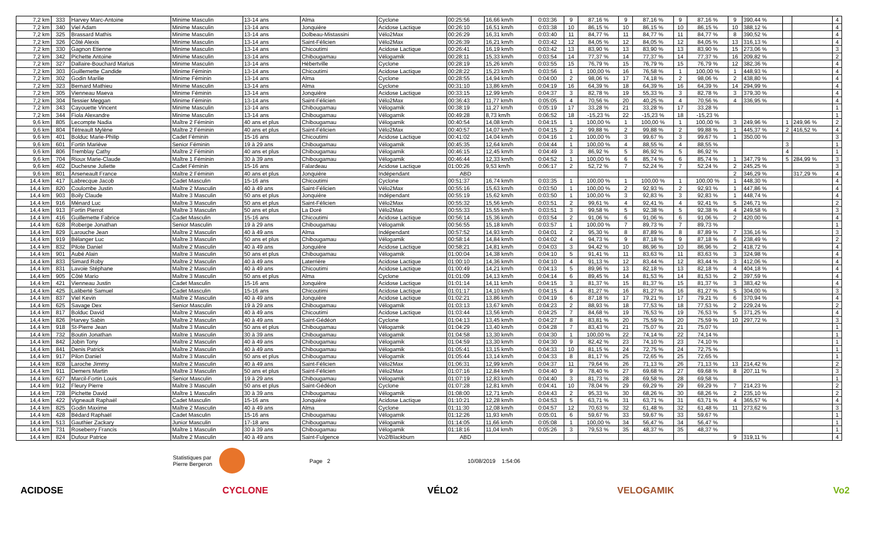| 7,2 km | 333 | Harvey Marc-Antoine | Minime Masculin | 13-14 ans | Alma | Cyclone | 00:25:56 | 16,66 km/h | 0:03:36 | 9 | 87,16 % | 9 | 87,16 % | 9 | 87,16 % | 9 | 390,44 % | | | 4 |
| 7,2 km | 340 | Viel Adam | Minime Masculin | 13-14 ans | Jonquière | Acidose Lactique | 00:26:10 | 16,51 km/h | 0:03:38 | 10 | 86,15 % | 10 | 86,15 % | 10 | 86,15 % | 10 | 388,12 % | | | 4 |
| 7,2 km | 325 | Brassard Mathis | Minime Masculin | 13-14 ans | Dolbeau-Mistassini | Vélo2Max | 00:26:29 | 16,31 km/h | 0:03:40 | 11 | 84,77 % | 11 | 84,77 % | 11 | 84,77 % | 8 | 390,52 % | | | 4 |
| 7,2 km | 326 | Côté Alexis | Minime Masculin | 13-14 ans | Saint-Félicien | Vélo2Max | 00:26:39 | 16,21 km/h | 0:03:42 | 12 | 84,05 % | 12 | 84,05 % | 12 | 84,05 % | 13 | 316,13 % | | | 4 |
| 7,2 km | 330 | Gagnon Etienne | Minime Masculin | 13-14 ans | Chicoutimi | Acidose Lactique | 00:26:41 | 16,19 km/h | 0:03:42 | 13 | 83,90 % | 13 | 83,90 % | 13 | 83,90 % | 15 | 273,06 % | | | 3 |
| 7,2 km | 342 | Pichette Antoine | Minime Masculin | 13-14 ans | Chibougamau | Vélogamik | 00:28:11 | 15,33 km/h | 0:03:54 | 14 | 77,37 % | 14 | 77,37 % | 14 | 77,37 % | 16 | 209,82 % | | | 2 |
| 7,2 km | 327 | Dallaire-Bouchard Marius | Minime Masculin | 13-14 ans | Hébertville | Cyclone | 00:28:19 | 15,26 km/h | 0:03:55 | 15 | 76,79 % | 15 | 76,79 % | 15 | 76,79 % | 12 | 382,36 % | | | 4 |
| 7,2 km | 303 | Guillemette Candide | Minime Féminin | 13-14 ans | Chicoutimi | Acidose Lactique | 00:28:22 | 15,23 km/h | 0:03:56 | 1 | 100,00 % | 16 | 76,58 % | 1 | 100,00 % | 1 | 448,93 % | | | 4 |
| 7,2 km | 302 | Godin Marilie | Minime Féminin | 13-14 ans | Alma | Cyclone | 00:28:55 | 14,94 km/h | 0:04:00 | 2 | 98,06 % | 17 | 74,18 % | 2 | 98,06 % | 2 | 438,80 % | | | 4 |
| 7,2 km | 323 | Bernard Mathieu | Minime Masculin | 13-14 ans | Alma | Cyclone | 00:31:10 | 13,86 km/h | 0:04:19 | 16 | 64,39 % | 18 | 64,39 % | 16 | 64,39 % | 14 | 294,99 % | | | 4 |
| 7,2 km | 305 | Vienneau Maeva | Minime Féminin | 13-14 ans | Jonquière | Acidose Lactique | 00:33:15 | 12,99 km/h | 0:04:37 | 3 | 82,78 % | 19 | 55,33 % | 3 | 82,78 % | 3 | 379,30 % | | | 4 |
| 7,2 km | 304 | Tessier Meggan | Minime Féminin | 13-14 ans | Saint-Félicien | Vélo2Max | 00:36:43 | 11,77 km/h | 0:05:05 | 4 | 70,56 % | 20 | 40,25 % | 4 | 70,56 % | 4 | 336,95 % | | | 4 |
| 7,2 km | 343 | Cayouette Vincent | Minime Masculin | 13-14 ans | Chibougamau | Vélogamik | 00:38:19 | 11,27 km/h | 0:05:19 | 17 | 33,28 % | 21 | 33,28 % | 17 | 33,28 % | | | | | 1 |
| 7,2 km | 344 | Fiola Alexandre | Minime Masculin | 13-14 ans | Chibougamau | Vélogamik | 00:49:28 | 8,73 km/h | 0:06:52 | 18 | -15,23 % | 22 | -15,23 % | 18 | -15,23 % | | | | | 1 |
| 9,6 km | 805 | Lecompte Nadia | Maître 2 Féminin | 40 ans et plus | Chibougamau | Vélogamik | 00:40:54 | 14,08 km/h | 0:04:15 | 1 | 100,00 % | 1 | 100,00 % | 1 | 100,00 % | 3 | 249,96 % | 1 | 249,96 % | 2 |
| 9,6 km | 804 | Tétreault Mylène | Maître 2 Féminin | 40 ans et plus | Saint-Félicien | Vélo2Max | 00:40:57 | 14,07 km/h | 0:04:15 | 2 | 99,88 % | 2 | 99,88 % | 2 | 99,88 % | 1 | 445,37 % | 2 | 416,52 % | 4 |
| 9,6 km | 401 | Bolduc Marie-Philip | Cadet Féminin | 15-16 ans | Chicoutimi | Acidose Lactique | 00:41:02 | 14,04 km/h | 0:04:16 | 1 | 100,00 % | 3 | 99,67 % | 3 | 99,67 % | 1 | 350,00 % | | | 3 |
| 9,6 km | 601 | Fortin Mariève | Senior Féminin | 19 à 29 ans | Chibougamau | Vélogamik | 00:45:35 | 12,64 km/h | 0:04:44 | 1 | 100,00 % | 4 | 88,55 % | 4 | 88,55 % | | | 3 | | 1 |
| 9,6 km | 806 | Tremblay Cathy | Maître 2 Féminin | 40 ans et plus | Chibougamau | Vélogamik | 00:46:15 | 12,45 km/h | 0:04:49 | 3 | 86,92 % | 5 | 86,92 % | 5 | 86,92 % | | | 4 | | 1 |
| 9,6 km | 704 | Rioux Marie-Claude | Maître 1 Féminin | 30 à 39 ans | Chibougamau | Vélogamik | 00:46:44 | 12,33 km/h | 0:04:52 | 1 | 100,00 % | 6 | 85,74 % | 6 | 85,74 % | 1 | 347,79 % | 5 | 284,99 % | 3 |
| 9,6 km | 402 | Duchesne Juliette | Cadet Féminin | 15-16 ans | Falardeau | Acidose Lactique | 01:00:26 | 9,53 km/h | 0:06:17 | 2 | 52,72 % | 7 | 52,24 % | 7 | 52,24 % | 2 | 245,25 % | | | 3 |
| 9,6 km | 801 | Arseneault France | Maître 2 Féminin | 40 ans et plus | Jonquière | Indépendant | ABD | | | | | | | | | 2 | 346,29 % | | 317,29 % | 4 |
| 14,4 km | 417 | Labrecque Jacob | Cadet Masculin | 15-16 ans | Chicoutimi | Cyclone | 00:51:37 | 16,74 km/h | 0:03:35 | 1 | 100,00 % | 1 | 100,00 % | 1 | 100,00 % | 1 | 448,30 % | | | 4 |
| 14,4 km | 820 | Coulombe Justin | Maître 2 Masculin | 40 à 49 ans | Saint-Félicien | Vélo2Max | 00:55:16 | 15,63 km/h | 0:03:50 | 1 | 100,00 % | 2 | 92,93 % | 2 | 92,93 % | 1 | 447,86 % | | | 4 |
| 14,4 km | 903 | Boily Claude | Maître 3 Masculin | 50 ans et plus | Jonquière | Indépendant | 00:55:19 | 15,62 km/h | 0:03:50 | 1 | 100,00 % | 3 | 92,83 % | 3 | 92,83 % | 1 | 448,74 % | | | 4 |
| 14,4 km | 916 | Ménard Luc | Maître 3 Masculin | 50 ans et plus | Saint-Félicien | Vélo2Max | 00:55:32 | 15,56 km/h | 0:03:51 | 2 | 99,61 % | 4 | 92,41 % | 4 | 92,41 % | 5 | 246,71 % | | | 2 |
| 14,4 km | 913 | Fortin Pierrot | Maître 3 Masculin | 50 ans et plus | La Doré | Vélo2Max | 00:55:33 | 15,55 km/h | 0:03:51 | 3 | 99,58 % | 5 | 92,38 % | 5 | 92,38 % | 4 | 249,58 % | | | 3 |
| 14,4 km | 416 | Guillemette Fabrice | Cadet Masculin | 15-16 ans | Chicoutimi | Acidose Lactique | 00:56:14 | 15,36 km/h | 0:03:54 | 2 | 91,06 % | 6 | 91,06 % | 6 | 91,06 % | 2 | 420,00 % | | | 4 |
| 14,4 km | 628 | Roberge Jonathan | Senior Masculin | 19 à 29 ans | Chibougamau | Vélogamik | 00:56:55 | 15,18 km/h | 0:03:57 | 1 | 100,00 % | 7 | 89,73 % | 7 | 89,73 % | | | | | 1 |
| 14,4 km | 829 | Larouche Jean | Maître 2 Masculin | 40 à 49 ans | Alma | Indépendant | 00:57:52 | 14,93 km/h | 0:04:01 | 2 | 95,30 % | 8 | 87,89 % | 8 | 87,89 % | 7 | 336,16 % | | | 3 |
| 14,4 km | 919 | Bélanger Luc | Maître 3 Masculin | 50 ans et plus | Chibougamau | Vélogamik | 00:58:14 | 14,84 km/h | 0:04:02 | 4 | 94,73 % | 9 | 87,18 % | 9 | 87,18 % | 6 | 238,49 % | | | 2 |
| 14,4 km | 832 | Pilote Daniel | Maître 2 Masculin | 40 à 49 ans | Jonquière | Acidose Lactique | 00:58:21 | 14,81 km/h | 0:04:03 | 3 | 94,42 % | 10 | 86,96 % | 10 | 86,96 % | 2 | 418,72 % | | | 4 |
| 14,4 km | 901 | Aubé Alain | Maître 3 Masculin | 50 ans et plus | Chibougamau | Vélogamik | 01:00:04 | 14,38 km/h | 0:04:10 | 5 | 91,41 % | 11 | 83,63 % | 11 | 83,63 % | 3 | 324,98 % | | | 4 |
| 14,4 km | 833 | Simard Roby | Maître 2 Masculin | 40 à 49 ans | Laterrière | Acidose Lactique | 01:00:10 | 14,36 km/h | 0:04:10 | 4 | 91,13 % | 12 | 83,44 % | 12 | 83,44 % | 3 | 412,06 % | | | 4 |
| 14,4 km | 831 | Lavoie Stéphane | Maître 2 Masculin | 40 à 49 ans | Chicoutimi | Acidose Lactique | 01:00:49 | 14,21 km/h | 0:04:13 | 5 | 89,96 % | 13 | 82,18 % | 13 | 82,18 % | 4 | 404,18 % | | | 4 |
| 14,4 km | 905 | Côté Mario | Maître 3 Masculin | 50 ans et plus | Alma | Cyclone | 01:01:09 | 14,13 km/h | 0:04:14 | 6 | 89,45 % | 14 | 81,53 % | 14 | 81,53 % | 2 | 397,59 % | | | 4 |
| 14,4 km | 421 | Vienneau Justin | Cadet Masculin | 15-16 ans | Jonquière | Acidose Lactique | 01:01:14 | 14,11 km/h | 0:04:15 | 3 | 81,37 % | 15 | 81,37 % | 15 | 81,37 % | 3 | 383,42 % | | | 4 |
| 14,4 km | 425 | Laliberté Samuel | Cadet Masculin | 15-16 ans | Chicoutimi | Acidose Lactique | 01:01:17 | 14,10 km/h | 0:04:15 | 4 | 81,27 % | 16 | 81,27 % | 16 | 81,27 % | 5 | 304,00 % | | | 3 |
| 14,4 km | 837 | Viel Kevin | Maître 2 Masculin | 40 à 49 ans | Jonquière | Acidose Lactique | 01:02:21 | 13,86 km/h | 0:04:19 | 6 | 87,18 % | 17 | 79,21 % | 17 | 79,21 % | 6 | 370,94 % | | | 4 |
| 14,4 km | 625 | Savage Dex | Senior Masculin | 19 à 29 ans | Chibougamau | Vélogamik | 01:03:13 | 13,67 km/h | 0:04:23 | 2 | 88,93 % | 18 | 77,53 % | 18 | 77,53 % | 2 | 229,24 % | | | 2 |
| 14,4 km | 817 | Bolduc David | Maître 2 Masculin | 40 à 49 ans | Chicoutimi | Acidose Lactique | 01:03:44 | 13,56 km/h | 0:04:25 | 7 | 84,68 % | 19 | 76,53 % | 19 | 76,53 % | 5 | 371,25 % | | | 4 |
| 14,4 km | 826 | Harvey Sabin | Maître 2 Masculin | 40 à 49 ans | Saint-Gédéon | Cyclone | 01:04:13 | 13,45 km/h | 0:04:27 | 8 | 83,81 % | 20 | 75,59 % | 20 | 75,59 % | 10 | 297,72 % | | | 3 |
| 14,4 km | 918 | St-Pierre Jean | Maître 3 Masculin | 50 ans et plus | Chibougamau | Vélogamik | 01:04:29 | 13,40 km/h | 0:04:28 | 7 | 83,43 % | 21 | 75,07 % | 21 | 75,07 % | | | | | 1 |
| 14,4 km | 732 | Boutin Jonathan | Maître 1 Masculin | 30 à 39 ans | Chibougamau | Vélogamik | 01:04:58 | 13,30 km/h | 0:04:30 | 1 | 100,00 % | 22 | 74,14 % | 22 | 74,14 % | | | | | 1 |
| 14,4 km | 842 | Jobin Tony | Maître 2 Masculin | 40 à 49 ans | Chibougamau | Vélogamik | 01:04:59 | 13,30 km/h | 0:04:30 | 9 | 82,42 % | 23 | 74,10 % | 23 | 74,10 % | | | | | 1 |
| 14,4 km | 841 | Denis Patrick | Maître 2 Masculin | 40 à 49 ans | Chibougamau | Vélogamik | 01:05:41 | 13,15 km/h | 0:04:33 | 10 | 81,15 % | 24 | 72,75 % | 24 | 72,75 % | | | | | 1 |
| 14,4 km | 917 | Pilon Daniel | Maître 3 Masculin | 50 ans et plus | Chibougamau | Vélogamik | 01:05:44 | 13,14 km/h | 0:04:33 | 8 | 81,17 % | 25 | 72,65 % | 25 | 72,65 % | | | | | 1 |
| 14,4 km | 828 | Laroche Jimmy | Maître 2 Masculin | 40 à 49 ans | Saint-Félicien | Vélo2Max | 01:06:31 | 12,99 km/h | 0:04:37 | 11 | 79,64 % | 26 | 71,13 % | 26 | 71,13 % | 13 | 214,42 % | | | 2 |
| 14,4 km | 911 | Demers Martin | Maître 3 Masculin | 50 ans et plus | Saint-Félicien | Vélo2Max | 01:07:16 | 12,84 km/h | 0:04:40 | 9 | 78,40 % | 27 | 69,68 % | 27 | 69,68 % | 8 | 207,11 % | | | 3 |
| 14,4 km | 627 | Marcil-Fortin Louis | Senior Masculin | 19 à 29 ans | Chibougamau | Vélogamik | 01:07:19 | 12,83 km/h | 0:04:40 | 3 | 81,73 % | 28 | 69,58 % | 28 | 69,58 % | | | | | 1 |
| 14,4 km | 912 | Fleury Pierre | Maître 3 Masculin | 50 ans et plus | Saint-Gédéon | Cyclone | 01:07:28 | 12,81 km/h | 0:04:41 | 10 | 78,04 % | 29 | 69,29 % | 29 | 69,29 % | 7 | 214,23 % | | | 2 |
| 14,4 km | 728 | Pichette David | Maître 1 Masculin | 30 à 39 ans | Chibougamau | Vélogamik | 01:08:00 | 12,71 km/h | 0:04:43 | 2 | 95,33 % | 30 | 68,26 % | 30 | 68,26 % | 2 | 235,10 % | | | 2 |
| 14,4 km | 422 | Vigneault Raphaël | Cadet Masculin | 15-16 ans | Jonquière | Acidose Lactique | 01:10:21 | 12,28 km/h | 0:04:53 | 5 | 63,71 % | 31 | 63,71 % | 31 | 63,71 % | 4 | 365,57 % | | | 4 |
| 14,4 km | 825 | Godin Maxime | Maître 2 Masculin | 40 à 49 ans | Alma | Cyclone | 01:11:30 | 12,08 km/h | 0:04:57 | 12 | 70,63 % | 32 | 61,48 % | 32 | 61,48 % | 11 | 273,62 % | | | 3 |
| 14,4 km | 428 | Bédard Raphaël | Cadet Masculin | 15-16 ans | Chibougamau | Vélogamik | 01:12:26 | 11,93 km/h | 0:05:01 | 6 | 59,67 % | 33 | 59,67 % | 33 | 59,67 % | | | | | 1 |
| 14,4 km | 513 | Gauthier Zackary | Junior Masculin | 17-18 ans | Chibougamau | Vélogamik | 01:14:05 | 11,66 km/h | 0:05:08 | 1 | 100,00 % | 34 | 56,47 % | 34 | 56,47 % | | | | | 1 |
| 14,4 km | 731 | Roseberry Francis | Maître 1 Masculin | 30 à 39 ans | Chibougamau | Vélogamik | 01:18:16 | 11,04 km/h | 0:05:26 | 3 | 79,53 % | 35 | 48,37 % | 35 | 48,37 % | | | | | 1 |
| 14,4 km | 824 | Dufour Patrice | Maître 2 Masculin | 40 à 49 ans | Saint-Fulgence | Vo2/Blackburn | ABD | | | | | | | | | 9 | 319,11 % | | | 4 |
Statistiques par
Pierre Bergeron
Page 2 10/08/2019 1:54:06
ACIDOSE CYCLONE VÉLO2 VELOGAMIK Vo2